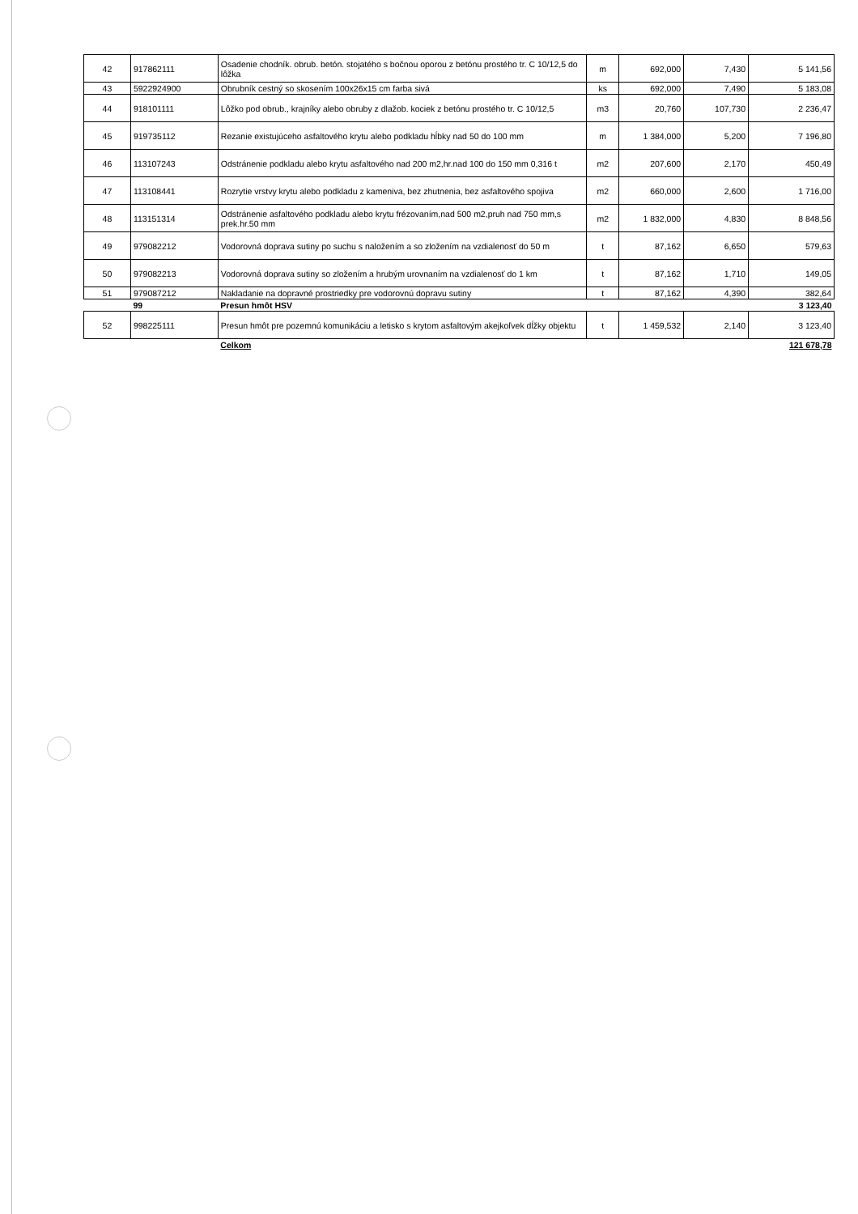| 42 | 917862111 | Osadenie chodník. obrub. betón. stojatého s bočnou oporou z betónu prostého tr. C 10/12,5 do lôžka | m | 692,000 | 7,430 | 5 141,56 |
| 43 | 5922924900 | Obrubník cestný so skosením 100x26x15 cm farba sivá | ks | 692,000 | 7,490 | 5 183,08 |
| 44 | 918101111 | Lôžko pod obrub., krajníky alebo obruby z dlažob. kociek z betónu prostého tr. C 10/12,5 | m3 | 20,760 | 107,730 | 2 236,47 |
| 45 | 919735112 | Rezanie existujúceho asfaltového krytu alebo podkladu hĺbky nad 50 do 100 mm | m | 1 384,000 | 5,200 | 7 196,80 |
| 46 | 113107243 | Odstránenie podkladu alebo krytu asfaltového nad 200 m2,hr.nad 100 do 150 mm 0,316 t | m2 | 207,600 | 2,170 | 450,49 |
| 47 | 113108441 | Rozrytie vrstvy krytu alebo podkladu z kameniva, bez zhutnenia, bez asfaltového spojiva | m2 | 660,000 | 2,600 | 1 716,00 |
| 48 | 113151314 | Odstránenie asfaltového podkladu alebo krytu frézovaním,nad 500 m2,pruh nad 750 mm,s prek.hr.50 mm | m2 | 1 832,000 | 4,830 | 8 848,56 |
| 49 | 979082212 | Vodorovná doprava sutiny po suchu s naložením a so zložením na vzdialenosť do 50 m | t | 87,162 | 6,650 | 579,63 |
| 50 | 979082213 | Vodorovná doprava sutiny so zložením a hrubým urovnaním na vzdialenosť do 1 km | t | 87,162 | 1,710 | 149,05 |
| 51 | 979087212 | Nakladanie na dopravné prostriedky pre vodorovnú dopravu sutiny | t | 87,162 | 4,390 | 382,64 |
| | 99 | Presun hmôt HSV | | | | 3 123,40 |
| 52 | 998225111 | Presun hmôt pre pozemnú komunikáciu a letisko s krytom asfaltovým akejkoľvek dĺžky objektu | t | 1 459,532 | 2,140 | 3 123,40 |
| | | Celkom | | | | 121 678,78 |